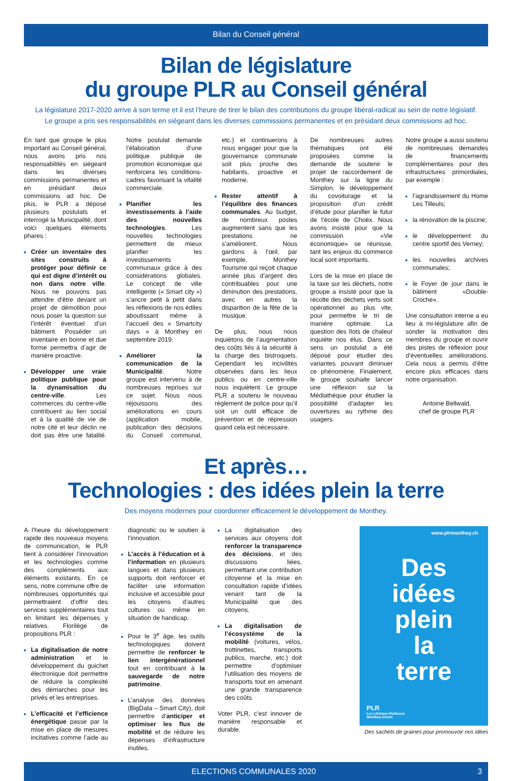Bilan du Conseil général
Bilan de législature
du groupe PLR au Conseil général
La législature 2017-2020 arrive à son terme et il est l’heure de tirer le bilan des contributions du groupe libéral-radical au sein de notre législatif.
Le groupe a pris ses responsabilités en siégeant dans les diverses commissions permanentes et en présidant deux commissions ad hoc.
En tant que groupe le plus important au Conseil général, nous avons pris nos responsabilités en siégeant dans les diverses commissions permanentes et en présidant deux commissions ad hoc. De plus, le PLR a déposé plusieurs postulats et interrogé la Municipalité, dont voici quelques éléments phares :
Créer un inventaire des sites construits à protéger pour définir ce qui est digne d’intérêt ou non dans notre ville. Nous ne pouvons pas attendre d’être devant un projet de démolition pour nous poser la question sur l’intérêt éventuel d’un bâtiment. Posséder un inventaire en bonne et due forme permettra d’agir de manière proactive.
Développer une vraie politique publique pour la dynamisation du centre-ville. Les commerces du centre-ville contribuent au lien social et à la qualité de vie de notre cité et leur déclin ne doit pas être une fatalité. Notre postulat demande l’élaboration d’une politique publique de promotion économique qui renforcera les conditions-cadres favorisant la vitalité commerciale.
Planifier les investissements à l’aide des nouvelles technologies. Les nouvelles technologies permettent de mieux planifier les investissements communaux grâce à des considérations globales. Le concept de ville intelligente (« Smart city ») s’ancre petit à petit dans les réflexions de nos édiles aboutissant même à l’accueil des « Smartcity days » à Monthey en septembre 2019.
Améliorer la communication de la Municipalité. Notre groupe est intervenu à de nombreuses reprises sur ce sujet. Nous nous réjouissons des améliorations en cours (application mobile, publication des décisions du Conseil communal, etc.) et continuerons à nous engager pour que la gouvernance communale soit plus proche des habitants, proactive et moderne.
Rester attentif à l’équilibre des finances communales. Au budget, de nombreux postes augmentent sans que les prestations ne s’améliorent. Nous gardons à l’œil, par exemple, Monthey Tourisme qui reçoit chaque année plus d’argent des contribuables pour une diminution des prestations, avec en autres la disparition de la fête de la musique.
De plus, nous nous inquiétons de l’augmentation des coûts liés à la sécurité à la charge des bistroquets. Cependant les incivilités observées dans les lieux publics ou en centre-ville nous inquiètent. Le groupe PLR a soutenu le nouveau règlement de police pour qu’il soit un outil efficace de prévention et de répression quand cela est nécessaire.
De nombreuses autres thématiques ont été proposées comme la demande de soutenir le projet de raccordement de Monthey sur la ligne du Simplon, le développement du covoiturage et la proposition d’un crédit d’étude pour planifier le futur de l’école de Choëx. Nous avons insisté pour que la commission «Vie économique» se réunisse, tant les enjeux du commerce local sont importants.
Lors de la mise en place de la taxe sur les déchets, notre groupe a insisté pour que la récolte des déchets verts soit opérationnel au plus vite, pour permettre le tri de manière optimale. La question des îlots de chaleur inquiète nos élus. Dans ce sens un postulat a été déposé pour étudier des variantes pouvant diminuer ce phénomène. Finalement, le groupe souhaite lancer une réflexion sur la Médiathèque pour étudier la possibilité d’adapter les ouvertures au rythme des usagers.
Notre groupe a aussi soutenu de nombreuses demandes de financements complémentaires pour des infrastructures primordiales, par exemple :
l’agrandissement du Home Les Tilleuls;
la rénovation de la piscine;
le développement du centre sportif des Verney;
les nouvelles archives communales;
le Foyer de jour dans le bâtiment «Double-Croche».
Une consultation interne a eu lieu à mi-législature afin de sonder la motivation des membres du groupe et ouvrir des pistes de réflexion pour d’éventuelles améliorations. Cela nous a permis d’être encore plus efficaces dans notre organisation.
Antoine Bellwald,
chef de groupe PLR
Et après…
Technologies : des idées plein la terre
Des moyens modernes pour coordonner efficacement le développement de Monthey.
A l’heure du développement rapide des nouveaux moyens de communication, le PLR tient à considérer l’innovation et les technologies comme des compléments aux éléments existants. En ce sens, notre commune offre de nombreuses opportunités qui permettraient d’offrir des services supplémentaires tout en limitant les dépenses y relatives. Florilège de propositions PLR :
La digitalisation de notre administration et le développement du guichet électronique doit permettre de réduire la complexité des démarches pour les privés et les entreprises.
L’efficacité et l’efficience énergétique passe par la mise en place de mesures incitatives comme l’aide au diagnostic ou le soutien à l’innovation.
L’accès à l’éducation et à l’information en plusieurs langues et dans plusieurs supports doit renforcer et faciliter une information inclusive et accessible pour les citoyens d’autres cultures ou même en situation de handicap.
Pour le 3<sup>e</sup> âge, les outils technologiques doivent permettre de renforcer le lien intergénérationnel tout en contribuant à la sauvegarde de notre patrimoine.
L’analyse des données (BigData – Smart City), doit permettre d’anticiper et optimiser les flux de mobilité et de réduire les dépenses d’infrastructure inutiles.
La digitalisation des services aux citoyens doit renforcer la transparence des décisions, et des discussions liées, permettant une contribution citoyenne et la mise en consultation rapide d’idées venant tant de la Municipalité que des citoyens.
La digitalisation de l’écosystème de la mobilité (voitures, vélos, trottinettes, transports publics, marche, etc.) doit permettre d’optimiser l’utilisation des moyens de transports tout en amenant une grande transparence des coûts.
Voter PLR, c’est innover de manière responsable et durable.
www.plrmonthey.ch
Des
idées
plein
la
terre
PLR
Les Libéraux-Radicaux
Monthey-Choëx
Des sachets de graines pour promouvoir nos idées
ELECTIONS COMMUNALES 2020 3